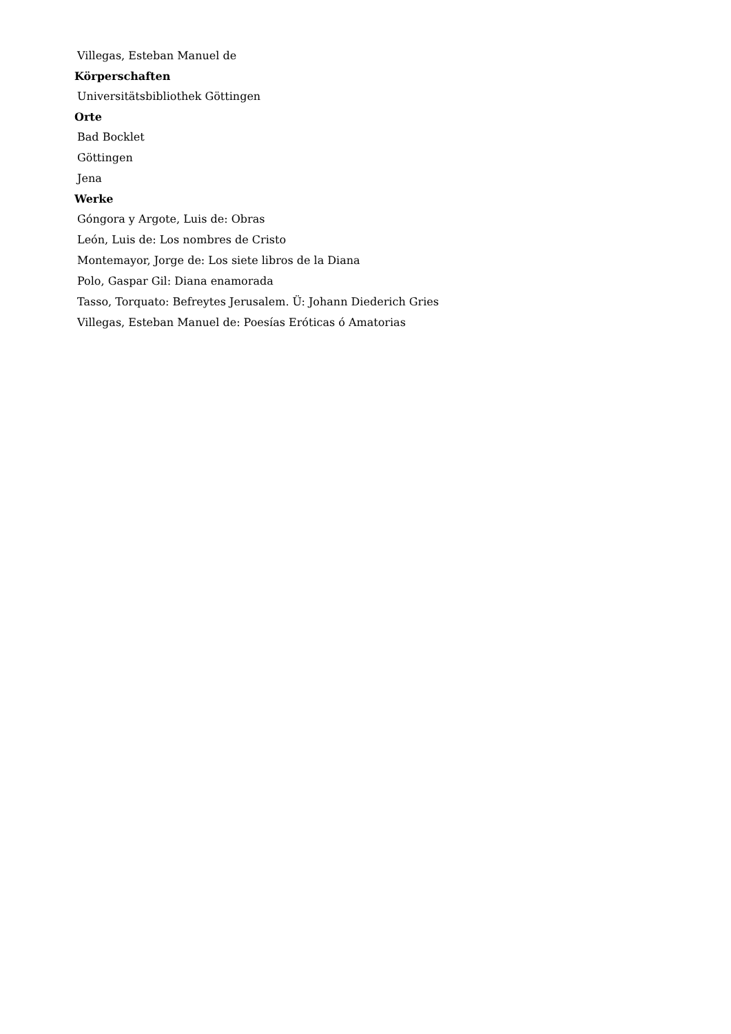Villegas, Esteban Manuel de
Körperschaften
Universitätsbibliothek Göttingen
Orte
Bad Bocklet
Göttingen
Jena
Werke
Góngora y Argote, Luis de: Obras
León, Luis de: Los nombres de Cristo
Montemayor, Jorge de: Los siete libros de la Diana
Polo, Gaspar Gil: Diana enamorada
Tasso, Torquato: Befreytes Jerusalem. Ü: Johann Diederich Gries
Villegas, Esteban Manuel de: Poesías Eróticas ó Amatorias